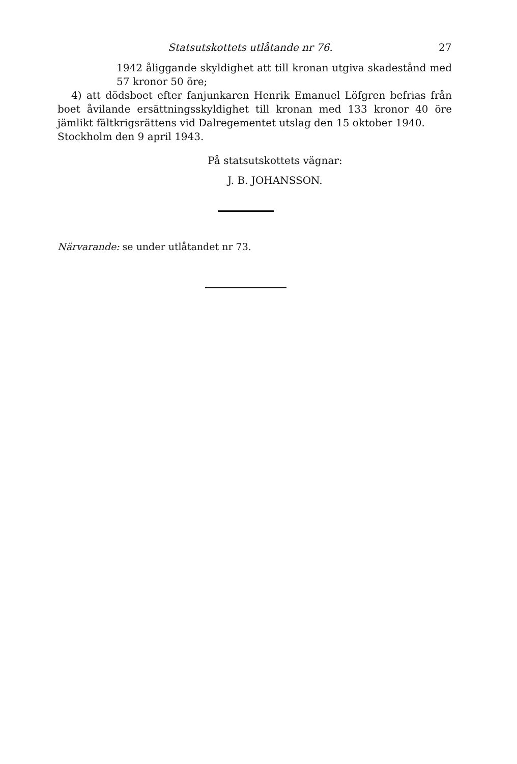Statsutskottets utlåtande nr 76. 27
1942 åliggande skyldighet att till kronan utgiva skadestånd med 57 kronor 50 öre;
4) att dödsboet efter fanjunkaren Henrik Emanuel Löfgren befrias från boet åvilande ersättningsskyldighet till kronan med 133 kronor 40 öre jämlikt fältkrigsrättens vid Dalregementet utslag den 15 oktober 1940.
Stockholm den 9 april 1943.
På statsutskottets vägnar:
J. B. JOHANSSON.
Närvarande: se under utlåtandet nr 73.